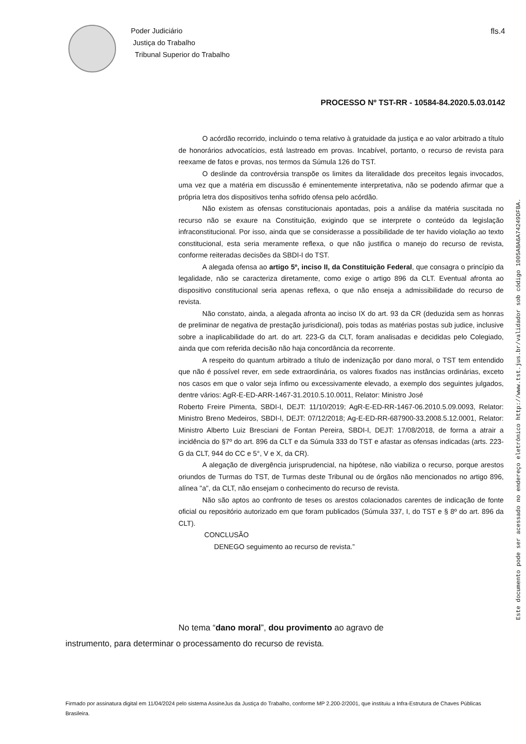Poder Judiciário
Justiça do Trabalho
Tribunal Superior do Trabalho
fls.4
PROCESSO Nº TST-RR - 10584-84.2020.5.03.0142
Este documento pode ser acessado no endereço eletrônico http://www.tst.jus.br/validador sob código 1005A8A6A74249DFBA.
O acórdão recorrido, incluindo o tema relativo à gratuidade da justiça e ao valor arbitrado a título de honorários advocatícios, está lastreado em provas. Incabível, portanto, o recurso de revista para reexame de fatos e provas, nos termos da Súmula 126 do TST.
O deslinde da controvérsia transpõe os limites da literalidade dos preceitos legais invocados, uma vez que a matéria em discussão é eminentemente interpretativa, não se podendo afirmar que a própria letra dos dispositivos tenha sofrido ofensa pelo acórdão.
Não existem as ofensas constitucionais apontadas, pois a análise da matéria suscitada no recurso não se exaure na Constituição, exigindo que se interprete o conteúdo da legislação infraconstitucional. Por isso, ainda que se considerasse a possibilidade de ter havido violação ao texto constitucional, esta seria meramente reflexa, o que não justifica o manejo do recurso de revista, conforme reiteradas decisões da SBDI-I do TST.
A alegada ofensa ao artigo 5º, inciso II, da Constituição Federal, que consagra o princípio da legalidade, não se caracteriza diretamente, como exige o artigo 896 da CLT. Eventual afronta ao dispositivo constitucional seria apenas reflexa, o que não enseja a admissibilidade do recurso de revista.
Não constato, ainda, a alegada afronta ao inciso IX do art. 93 da CR (deduzida sem as honras de preliminar de negativa de prestação jurisdicional), pois todas as matérias postas sub judice, inclusive sobre a inaplicabilidade do art. do art. 223-G da CLT, foram analisadas e decididas pelo Colegiado, ainda que com referida decisão não haja concordância da recorrente.
A respeito do quantum arbitrado a título de indenização por dano moral, o TST tem entendido que não é possível rever, em sede extraordinária, os valores fixados nas instâncias ordinárias, exceto nos casos em que o valor seja ínfimo ou excessivamente elevado, a exemplo dos seguintes julgados, dentre vários: AgR-E-ED-ARR-1467-31.2010.5.10.0011, Relator: Ministro José
Roberto Freire Pimenta, SBDI-I, DEJT: 11/10/2019; AgR-E-ED-RR-1467-06.2010.5.09.0093, Relator: Ministro Breno Medeiros, SBDI-I, DEJT: 07/12/2018; Ag-E-ED-RR-687900-33.2008.5.12.0001, Relator: Ministro Alberto Luiz Bresciani de Fontan Pereira, SBDI-I, DEJT: 17/08/2018, de forma a atrair a incidência do §7º do art. 896 da CLT e da Súmula 333 do TST e afastar as ofensas indicadas (arts. 223-G da CLT, 944 do CC e 5°, V e X, da CR).
A alegação de divergência jurisprudencial, na hipótese, não viabiliza o recurso, porque arestos oriundos de Turmas do TST, de Turmas deste Tribunal ou de órgãos não mencionados no artigo 896, alínea "a", da CLT, não ensejam o conhecimento do recurso de revista.
Não são aptos ao confronto de teses os arestos colacionados carentes de indicação de fonte oficial ou repositório autorizado em que foram publicados (Súmula 337, I, do TST e § 8º do art. 896 da CLT).
CONCLUSÃO
DENEGO seguimento ao recurso de revista.”
No tema “dano moral”, dou provimento ao agravo de
instrumento, para determinar o processamento do recurso de revista.
Firmado por assinatura digital em 11/04/2024 pelo sistema AssineJus da Justiça do Trabalho, conforme MP 2.200-2/2001, que instituiu a Infra-Estrutura de Chaves Públicas Brasileira.